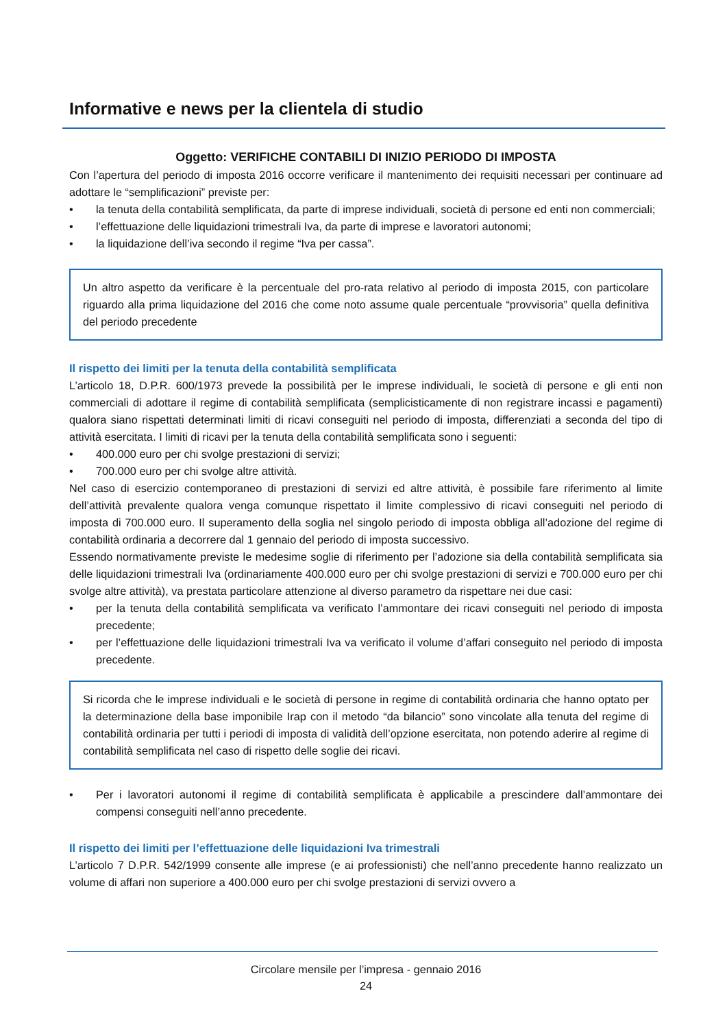Informative e news per la clientela di studio
Oggetto: VERIFICHE CONTABILI DI INIZIO PERIODO DI IMPOSTA
Con l’apertura del periodo di imposta 2016 occorre verificare il mantenimento dei requisiti necessari per continuare ad adottare le “semplificazioni” previste per:
• la tenuta della contabilità semplificata, da parte di imprese individuali, società di persone ed enti non commerciali;
• l’effettuazione delle liquidazioni trimestrali Iva, da parte di imprese e lavoratori autonomi;
• la liquidazione dell’iva secondo il regime “Iva per cassa”.
Un altro aspetto da verificare è la percentuale del pro-rata relativo al periodo di imposta 2015, con particolare riguardo alla prima liquidazione del 2016 che come noto assume quale percentuale “provvisoria” quella definitiva del periodo precedente
Il rispetto dei limiti per la tenuta della contabilità semplificata
L’articolo 18, D.P.R. 600/1973 prevede la possibilità per le imprese individuali, le società di persone e gli enti non commerciali di adottare il regime di contabilità semplificata (semplicisticamente di non registrare incassi e pagamenti) qualora siano rispettati determinati limiti di ricavi conseguiti nel periodo di imposta, differenziati a seconda del tipo di attività esercitata. I limiti di ricavi per la tenuta della contabilità semplificata sono i seguenti:
• 400.000 euro per chi svolge prestazioni di servizi;
• 700.000 euro per chi svolge altre attività.
Nel caso di esercizio contemporaneo di prestazioni di servizi ed altre attività, è possibile fare riferimento al limite dell’attività prevalente qualora venga comunque rispettato il limite complessivo di ricavi conseguiti nel periodo di imposta di 700.000 euro. Il superamento della soglia nel singolo periodo di imposta obbliga all’adozione del regime di contabilità ordinaria a decorrere dal 1 gennaio del periodo di imposta successivo.
Essendo normativamente previste le medesime soglie di riferimento per l’adozione sia della contabilità semplificata sia delle liquidazioni trimestrali Iva (ordinariamente 400.000 euro per chi svolge prestazioni di servizi e 700.000 euro per chi svolge altre attività), va prestata particolare attenzione al diverso parametro da rispettare nei due casi:
• per la tenuta della contabilità semplificata va verificato l’ammontare dei ricavi conseguiti nel periodo di imposta precedente;
• per l’effettuazione delle liquidazioni trimestrali Iva va verificato il volume d’affari conseguito nel periodo di imposta precedente.
Si ricorda che le imprese individuali e le società di persone in regime di contabilità ordinaria che hanno optato per la determinazione della base imponibile Irap con il metodo “da bilancio” sono vincolate alla tenuta del regime di contabilità ordinaria per tutti i periodi di imposta di validità dell’opzione esercitata, non potendo aderire al regime di contabilità semplificata nel caso di rispetto delle soglie dei ricavi.
• Per i lavoratori autonomi il regime di contabilità semplificata è applicabile a prescindere dall’ammontare dei compensi conseguiti nell’anno precedente.
Il rispetto dei limiti per l’effettuazione delle liquidazioni Iva trimestrali
L’articolo 7 D.P.R. 542/1999 consente alle imprese (e ai professionisti) che nell’anno precedente hanno realizzato un volume di affari non superiore a 400.000 euro per chi svolge prestazioni di servizi ovvero a
Circolare mensile per l’impresa - gennaio 2016
24